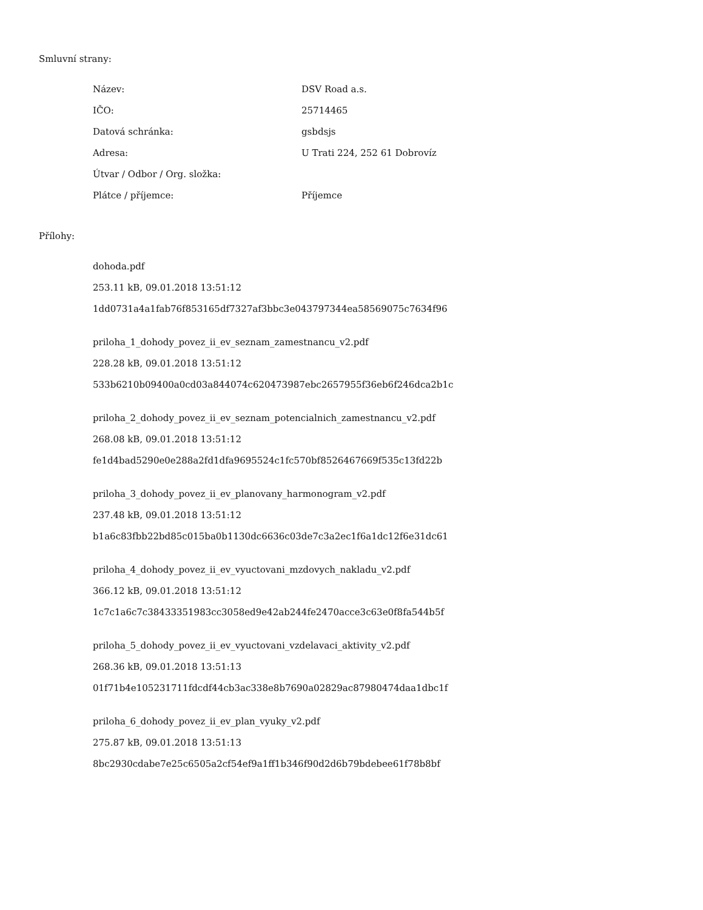Smluvní strany:
| Název: | DSV Road a.s. |
| IČO: | 25714465 |
| Datová schránka: | gsbdsjs |
| Adresa: | U Trati 224, 252 61 Dobrovíz |
| Útvar / Odbor / Org. složka: | |
| Plátce / příjemce: | Příjemce |
Přílohy:
dohoda.pdf
253.11 kB, 09.01.2018 13:51:12
1dd0731a4a1fab76f853165df7327af3bbc3e043797344ea58569075c7634f96
priloha_1_dohody_povez_ii_ev_seznam_zamestnancu_v2.pdf
228.28 kB, 09.01.2018 13:51:12
533b6210b09400a0cd03a844074c620473987ebc2657955f36eb6f246dca2b1c
priloha_2_dohody_povez_ii_ev_seznam_potencialnich_zamestnancu_v2.pdf
268.08 kB, 09.01.2018 13:51:12
fe1d4bad5290e0e288a2fd1dfa9695524c1fc570bf8526467669f535c13fd22b
priloha_3_dohody_povez_ii_ev_planovany_harmonogram_v2.pdf
237.48 kB, 09.01.2018 13:51:12
b1a6c83fbb22bd85c015ba0b1130dc6636c03de7c3a2ec1f6a1dc12f6e31dc61
priloha_4_dohody_povez_ii_ev_vyuctovani_mzdovych_nakladu_v2.pdf
366.12 kB, 09.01.2018 13:51:12
1c7c1a6c7c38433351983cc3058ed9e42ab244fe2470acce3c63e0f8fa544b5f
priloha_5_dohody_povez_ii_ev_vyuctovani_vzdelavaci_aktivity_v2.pdf
268.36 kB, 09.01.2018 13:51:13
01f71b4e105231711fdcdf44cb3ac338e8b7690a02829ac87980474daa1dbc1f
priloha_6_dohody_povez_ii_ev_plan_vyuky_v2.pdf
275.87 kB, 09.01.2018 13:51:13
8bc2930cdabe7e25c6505a2cf54ef9a1ff1b346f90d2d6b79bdebee61f78b8bf